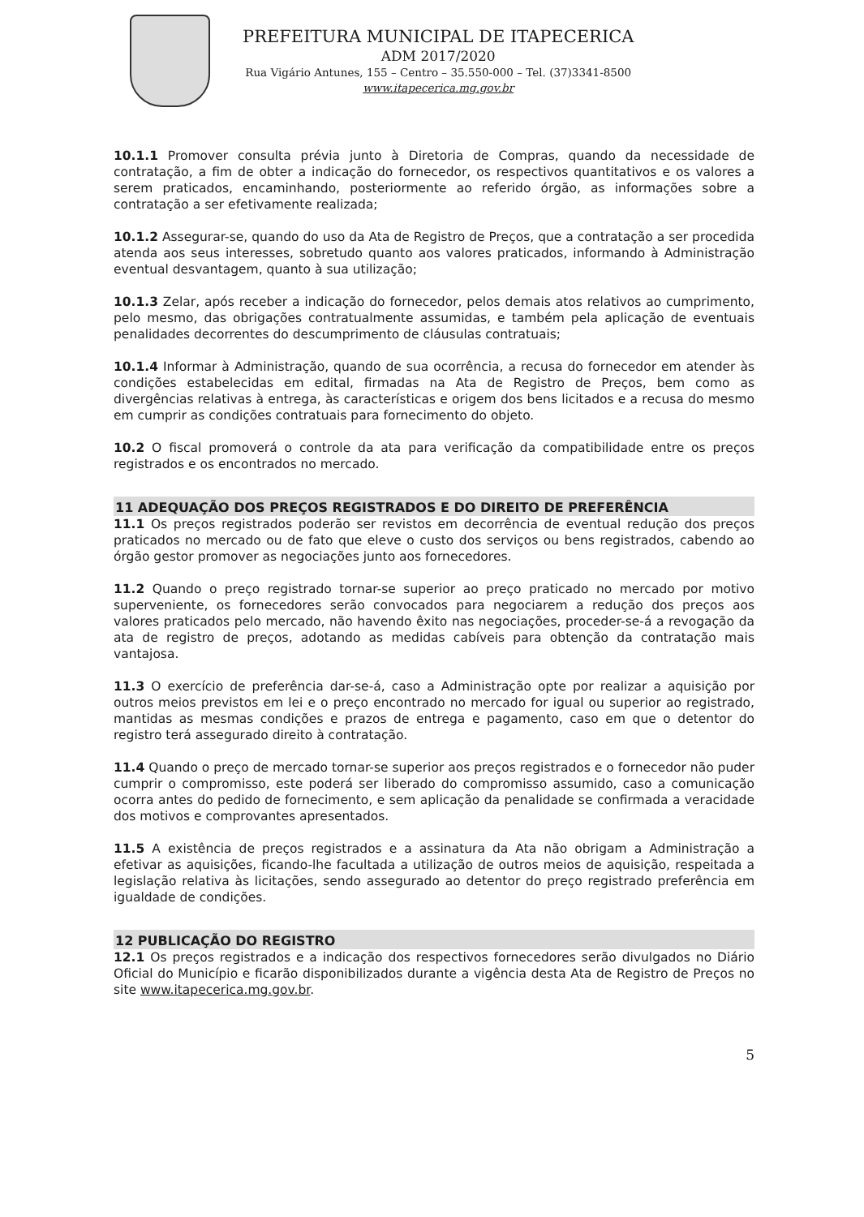PREFEITURA MUNICIPAL DE ITAPECERICA
ADM 2017/2020
Rua Vigário Antunes, 155 – Centro – 35.550-000 – Tel. (37)3341-8500
www.itapecerica.mg.gov.br
10.1.1 Promover consulta prévia junto à Diretoria de Compras, quando da necessidade de contratação, a fim de obter a indicação do fornecedor, os respectivos quantitativos e os valores a serem praticados, encaminhando, posteriormente ao referido órgão, as informações sobre a contratação a ser efetivamente realizada;
10.1.2 Assegurar-se, quando do uso da Ata de Registro de Preços, que a contratação a ser procedida atenda aos seus interesses, sobretudo quanto aos valores praticados, informando à Administração eventual desvantagem, quanto à sua utilização;
10.1.3 Zelar, após receber a indicação do fornecedor, pelos demais atos relativos ao cumprimento, pelo mesmo, das obrigações contratualmente assumidas, e também pela aplicação de eventuais penalidades decorrentes do descumprimento de cláusulas contratuais;
10.1.4 Informar à Administração, quando de sua ocorrência, a recusa do fornecedor em atender às condições estabelecidas em edital, firmadas na Ata de Registro de Preços, bem como as divergências relativas à entrega, às características e origem dos bens licitados e a recusa do mesmo em cumprir as condições contratuais para fornecimento do objeto.
10.2 O fiscal promoverá o controle da ata para verificação da compatibilidade entre os preços registrados e os encontrados no mercado.
11 ADEQUAÇÃO DOS PREÇOS REGISTRADOS E DO DIREITO DE PREFERÊNCIA
11.1 Os preços registrados poderão ser revistos em decorrência de eventual redução dos preços praticados no mercado ou de fato que eleve o custo dos serviços ou bens registrados, cabendo ao órgão gestor promover as negociações junto aos fornecedores.
11.2 Quando o preço registrado tornar-se superior ao preço praticado no mercado por motivo superveniente, os fornecedores serão convocados para negociarem a redução dos preços aos valores praticados pelo mercado, não havendo êxito nas negociações, proceder-se-á a revogação da ata de registro de preços, adotando as medidas cabíveis para obtenção da contratação mais vantajosa.
11.3 O exercício de preferência dar-se-á, caso a Administração opte por realizar a aquisição por outros meios previstos em lei e o preço encontrado no mercado for igual ou superior ao registrado, mantidas as mesmas condições e prazos de entrega e pagamento, caso em que o detentor do registro terá assegurado direito à contratação.
11.4 Quando o preço de mercado tornar-se superior aos preços registrados e o fornecedor não puder cumprir o compromisso, este poderá ser liberado do compromisso assumido, caso a comunicação ocorra antes do pedido de fornecimento, e sem aplicação da penalidade se confirmada a veracidade dos motivos e comprovantes apresentados.
11.5 A existência de preços registrados e a assinatura da Ata não obrigam a Administração a efetivar as aquisições, ficando-lhe facultada a utilização de outros meios de aquisição, respeitada a legislação relativa às licitações, sendo assegurado ao detentor do preço registrado preferência em igualdade de condições.
12 PUBLICAÇÃO DO REGISTRO
12.1 Os preços registrados e a indicação dos respectivos fornecedores serão divulgados no Diário Oficial do Município e ficarão disponibilizados durante a vigência desta Ata de Registro de Preços no site www.itapecerica.mg.gov.br.
5